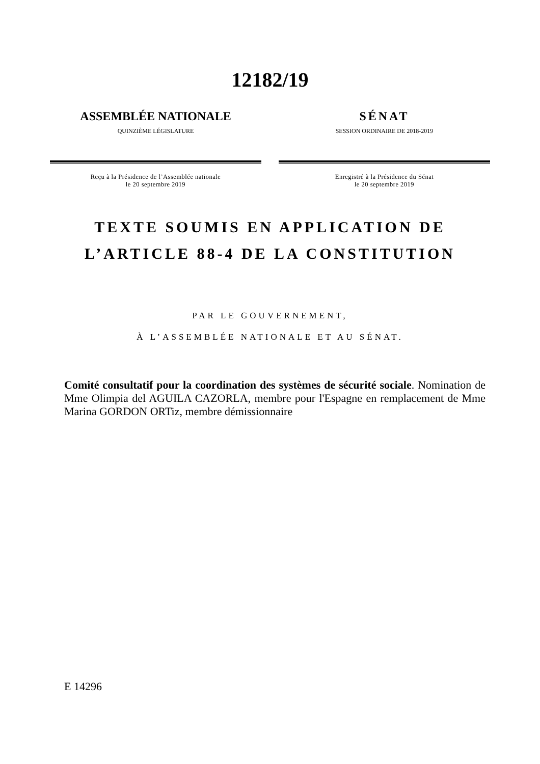12182/19
ASSEMBLÉE NATIONALE
QUINZIÈME LÉGISLATURE
Reçu à la Présidence de l’Assemblée nationale
le 20 septembre 2019
SÉNAT
SESSION ORDINAIRE DE 2018-2019
Enregistré à la Présidence du Sénat
le 20 septembre 2019
TEXTE SOUMIS EN APPLICATION DE
L’ARTICLE 88-4 DE LA CONSTITUTION
PAR LE GOUVERNEMENT,
À L’ASSEMBLÉE NATIONALE ET AU SÉNAT.
Comité consultatif pour la coordination des systèmes de sécurité sociale. Nomination de Mme Olimpia del AGUILA CAZORLA, membre pour l'Espagne en remplacement de Mme Marina GORDON ORTiz, membre démissionnaire
E 14296